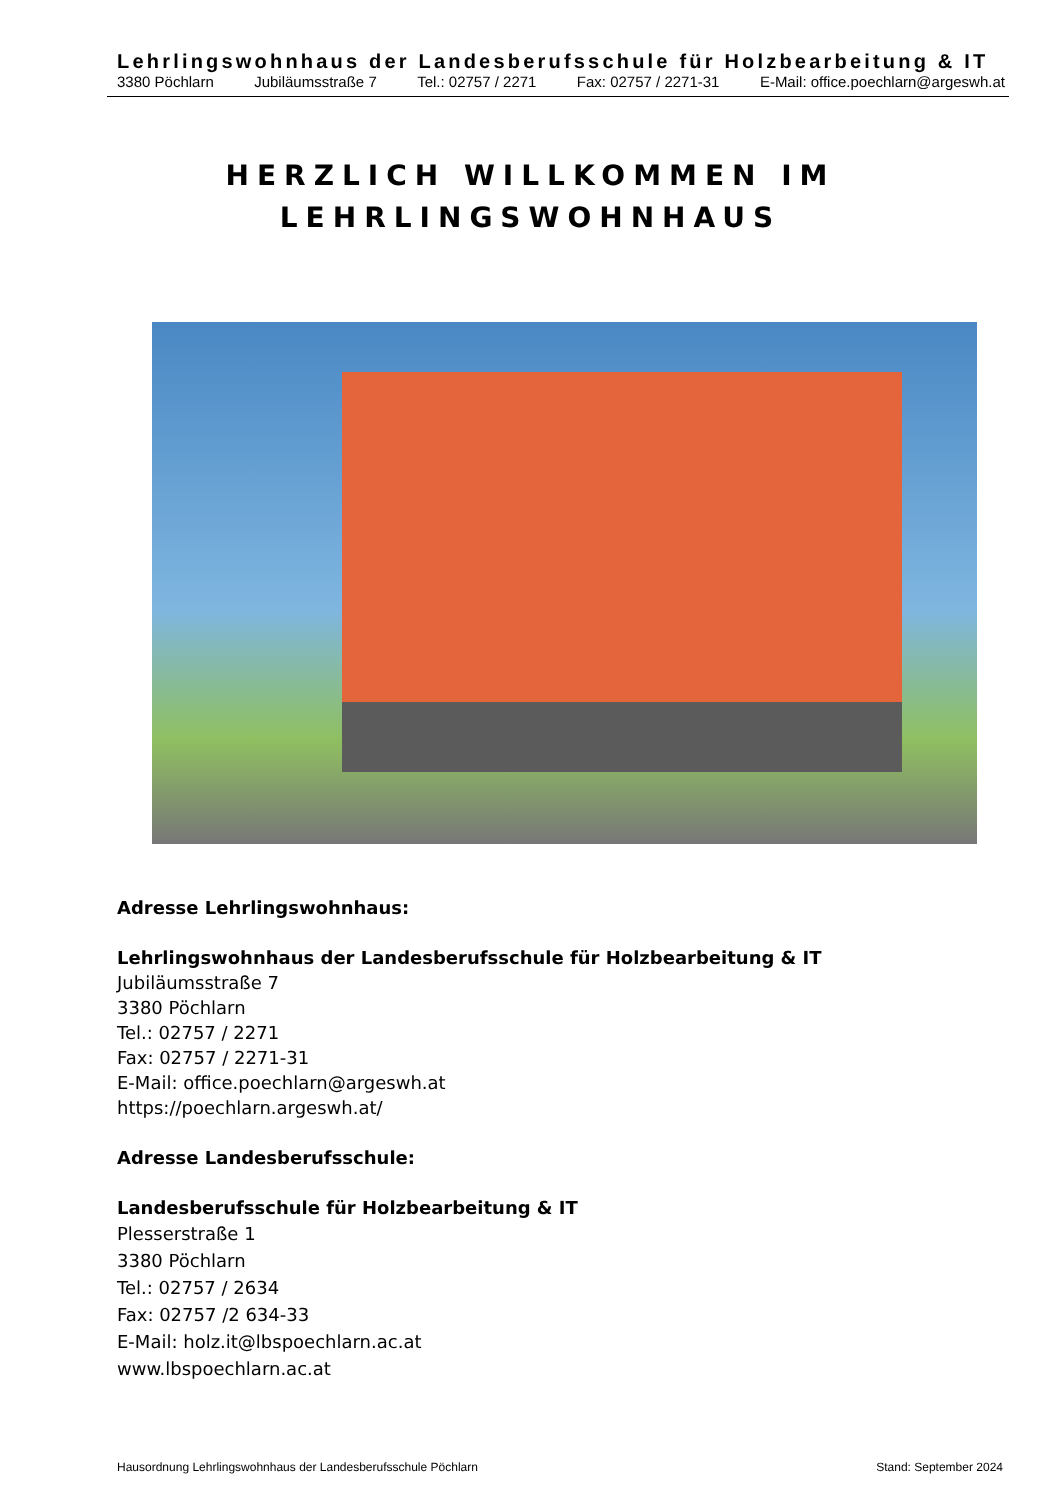Lehrlingswohnhaus der Landesberufsschule für Holzbearbeitung & IT
3380 Pöchlarn Jubiläumsstraße 7 Tel.: 02757 / 2271 Fax: 02757 / 2271-31 E-Mail: office.poechlarn@argeswh.at
HERZLICH WILLKOMMEN IM
LEHRLINGSWOHNHAUS
Adresse Lehrlingswohnhaus:
Lehrlingswohnhaus der Landesberufsschule für Holzbearbeitung & IT
Jubiläumsstraße 7
3380 Pöchlarn
Tel.: 02757 / 2271
Fax: 02757 / 2271-31
E-Mail: office.poechlarn@argeswh.at
https://poechlarn.argeswh.at/
Adresse Landesberufsschule:
Landesberufsschule für Holzbearbeitung & IT
Plesserstraße 1
3380 Pöchlarn
Tel.: 02757 / 2634
Fax: 02757 /2 634-33
E-Mail: holz.it@lbspoechlarn.ac.at
www.lbspoechlarn.ac.at
Hausordnung Lehrlingswohnhaus der Landesberufsschule Pöchlarn Stand: September 2024